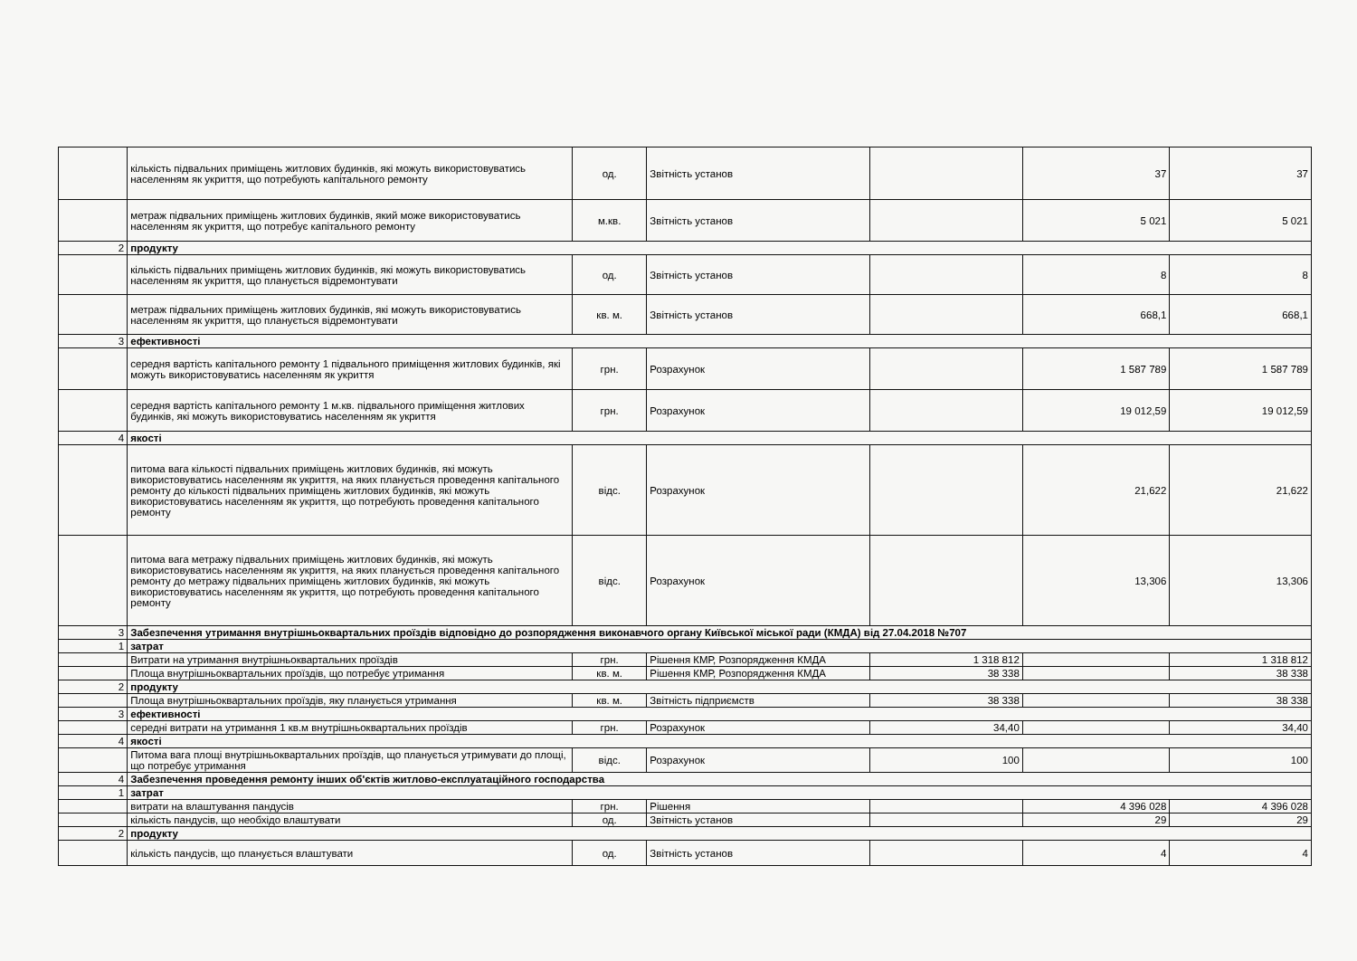| | кількість підвальних приміщень житлових будинків, які можуть використовуватись населенням як укриття, що потребують капітального ремонту | од. | Звітність установ | | 37 | 37 |
| | метраж підвальних приміщень житлових будинків, який може використовуватись населенням як укриття, що потребує капітального ремонту | м.кв. | Звітність установ | | 5 021 | 5 021 |
| 2 | продукту | | | | | |
| | кількість підвальних приміщень житлових будинків, які можуть використовуватись населенням як укриття, що планується відремонтувати | од. | Звітність установ | | 8 | 8 |
| | метраж підвальних приміщень житлових будинків, які можуть використовуватись населенням як укриття, що планується відремонтувати | кв. м. | Звітність установ | | 668,1 | 668,1 |
| 3 | ефективності | | | | | |
| | середня вартість капітального ремонту 1 підвального приміщення житлових будинків, які можуть використовуватись населенням як укриття | грн. | Розрахунок | | 1 587 789 | 1 587 789 |
| | середня вартість капітального ремонту 1 м.кв. підвального приміщення житлових будинків, які можуть використовуватись населенням як укриття | грн. | Розрахунок | | 19 012,59 | 19 012,59 |
| 4 | якості | | | | | |
| | питома вага кількості підвальних приміщень житлових будинків, які можуть використовуватись населенням як укриття, на яких планується проведення капітального ремонту до кількості підвальних приміщень житлових будинків, які можуть використовуватись населенням як укриття, що потребують проведення капітального ремонту | відс. | Розрахунок | | 21,622 | 21,622 |
| | питома вага метражу підвальних приміщень житлових будинків, які можуть використовуватись населенням як укриття, на яких планується проведення капітального ремонту до метражу підвальних приміщень житлових будинків, які можуть використовуватись населенням як укриття, що потребують проведення капітального ремонту | відс. | Розрахунок | | 13,306 | 13,306 |
| 3 | Забезпечення утримання внутрішньоквартальних проїздів відповідно до розпорядження виконавчого органу Київської міської ради (КМДА) від 27.04.2018 №707 | | | | | |
| 1 | затрат | | | | | |
| | Витрати на утримання внутрішньоквартальних проїздів | грн. | Рішення КМР, Розпорядження КМДА | 1 318 812 | | 1 318 812 |
| | Площа внутрішньоквартальних проїздів, що потребує утримання | кв. м. | Рішення КМР, Розпорядження КМДА | 38 338 | | 38 338 |
| 2 | продукту | | | | | |
| | Площа внутрішньоквартальних проїздів, яку планується утримання | кв. м. | Звітність підприємств | 38 338 | | 38 338 |
| 3 | ефективності | | | | | |
| | середні витрати на утримання 1 кв.м внутрішньоквартальних проїздів | грн. | Розрахунок | 34,40 | | 34,40 |
| 4 | якості | | | | | |
| | Питома вага площі внутрішньоквартальних проїздів, що планується утримувати до площі, що потребує утримання | відс. | Розрахунок | 100 | | 100 |
| 4 | Забезпечення проведення ремонту інших об'єктів житлово-експлуатаційного господарства | | | | | |
| 1 | затрат | | | | | |
| | витрати на влаштування пандусів | грн. | Рішення | | 4 396 028 | 4 396 028 |
| | кількість пандусів, що необхідо влаштувати | од. | Звітність установ | | 29 | 29 |
| 2 | продукту | | | | | |
| | кількість пандусів, що планується влаштувати | од. | Звітність установ | | 4 | 4 |